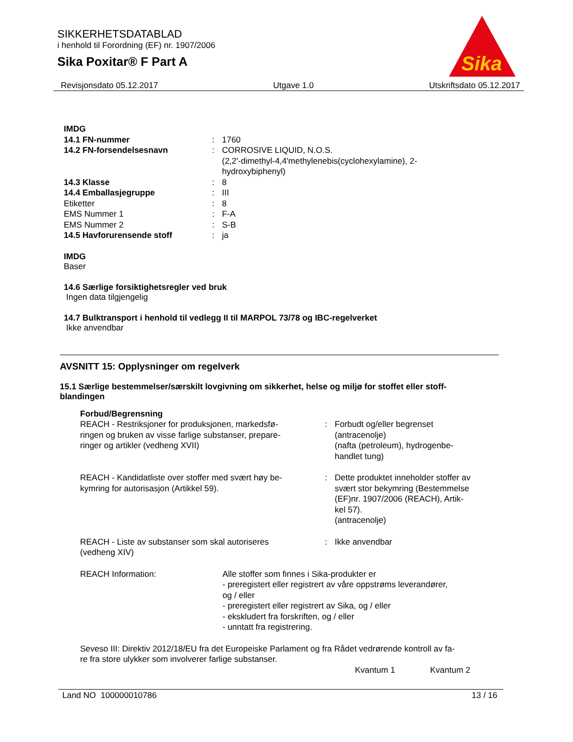SIKKERHETSDATABLAD
i henhold til Forordning (EF) nr. 1907/2006
Sika Poxitar® F Part A
Sika
Revisjonsdato 05.12.2017 Utgave 1.0 Utskriftsdato 05.12.2017
| IMDG | | |
| 14.1 FN-nummer | : | 1760 |
| 14.2 FN-forsendelsesnavn | : | CORROSIVE LIQUID, N.O.S. (2,2'-dimethyl-4,4'methylenebis(cyclohexylamine), 2- hydroxybiphenyl) |
| 14.3 Klasse | : | 8 |
| 14.4 Emballasjegruppe | : | III |
| Etiketter | : | 8 |
| EMS Nummer 1 | : | F-A |
| EMS Nummer 2 | : | S-B |
| 14.5 Havforurensende stoff | : | ja |
IMDG
Baser
14.6 Særlige forsiktighetsregler ved bruk
Ingen data tilgjengelig
14.7 Bulktransport i henhold til vedlegg II til MARPOL 73/78 og IBC-regelverket
Ikke anvendbar
AVSNITT 15: Opplysninger om regelverk
15.1 Særlige bestemmelser/særskilt lovgivning om sikkerhet, helse og miljø for stoffet eller stoff-
blandingen
| Forbud/Begrensning | | |
| REACH - Restriksjoner for produksjonen, markedsfø- ringen og bruken av visse farlige substanser, prepare- ringer og artikler (vedheng XVII) | : | Forbudt og/eller begrenset (antracenolje) (nafta (petroleum), hydrogenbe- handlet tung) |
| REACH - Kandidatliste over stoffer med svært høy be- kymring for autorisasjon (Artikkel 59). | : | Dette produktet inneholder stoffer av svært stor bekymring (Bestemmelse (EF)nr. 1907/2006 (REACH), Artik- kel 57). (antracenolje) |
| REACH - Liste av substanser som skal autoriseres (vedheng XIV) | : | Ikke anvendbar |
| REACH Information: | Alle stoffer som finnes i Sika-produkter er - preregistert eller registrert av våre oppstrøms leverandører, og / eller - preregistert eller registrert av Sika, og / eller - ekskludert fra forskriften, og / eller - unntatt fra registrering. |
Seveso III: Direktiv 2012/18/EU fra det Europeiske Parlament og fra Rådet vedrørende kontroll av fa-
re fra store ulykker som involverer farlige substanser.
| Kvantum 1 | Kvantum 2 |
| --- | --- |
Land NO 100000010786 13 / 16